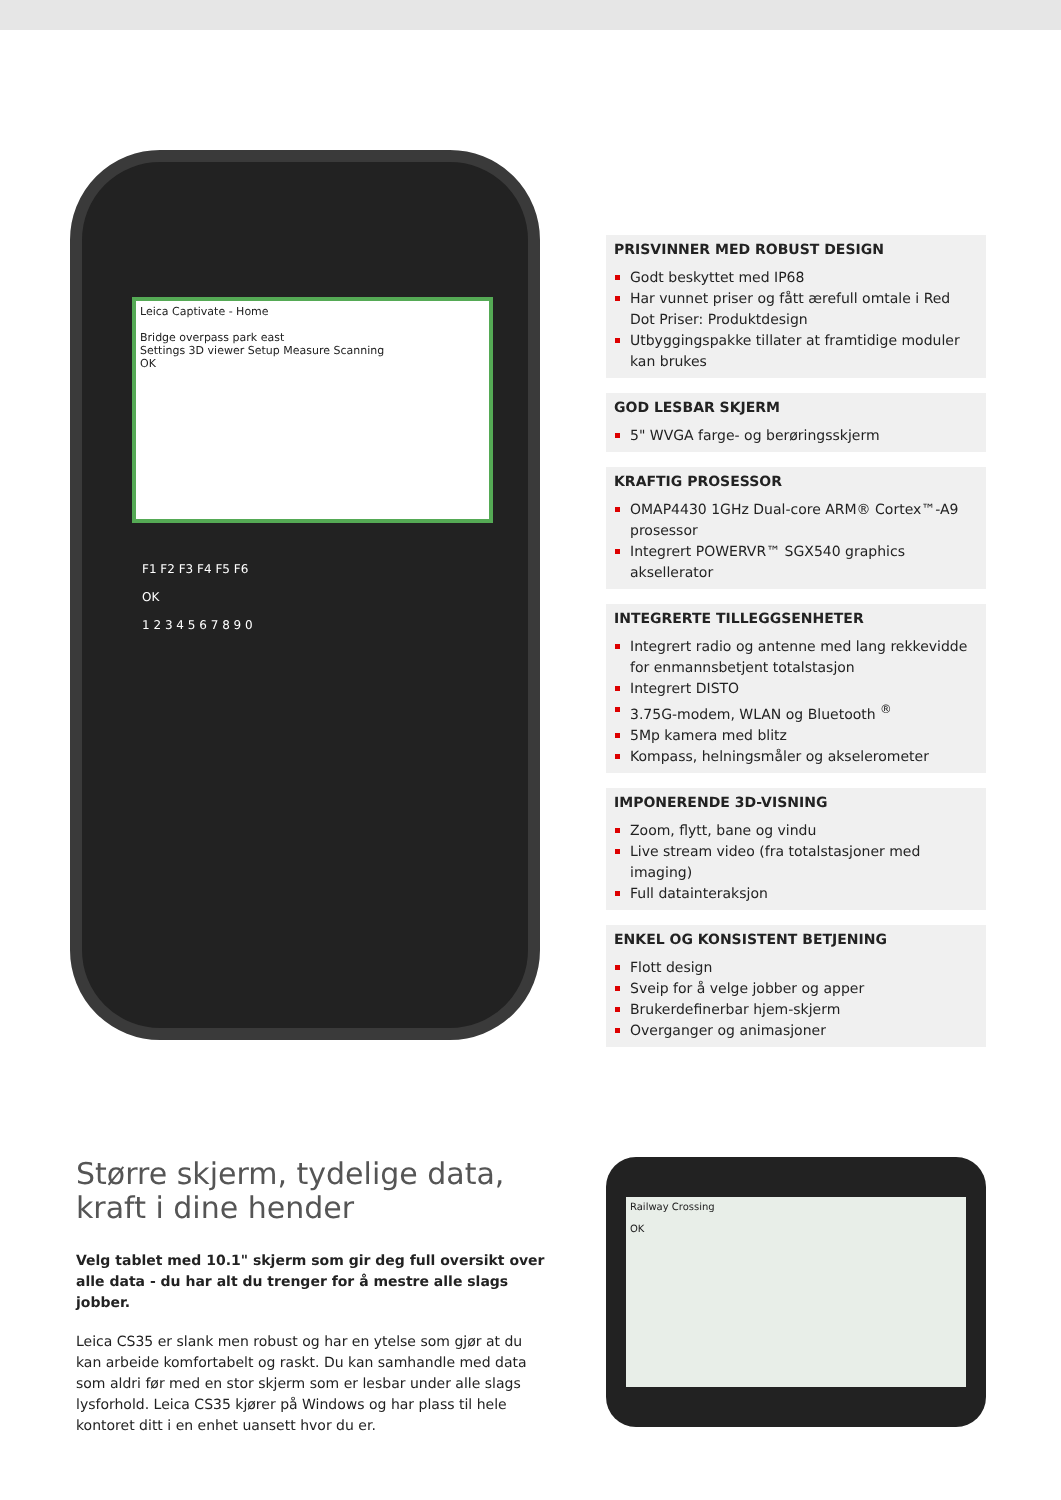Leica Captivate - Home
Bridge overpass park east
Settings 3D viewer Setup Measure Scanning
OK
F1 F2 F3 F4 F5 F6
OK
1 2 3 4 5 6 7 8 9 0
PRISVINNER MED ROBUST DESIGN
Godt beskyttet med IP68
Har vunnet priser og fått ærefull omtale i Red Dot Priser: Produktdesign
Utbyggingspakke tillater at framtidige moduler kan brukes
GOD LESBAR SKJERM
5" WVGA farge- og berøringsskjerm
KRAFTIG PROSESSOR
OMAP4430 1GHz Dual-core ARM® Cortex™-A9 prosessor
Integrert POWERVR™ SGX540 graphics aksellerator
INTEGRERTE TILLEGGSENHETER
Integrert radio og antenne med lang rekkevidde for enmannsbetjent totalstasjon
Integrert DISTO
3.75G-modem, WLAN og Bluetooth <sup>®</sup>
5Mp kamera med blitz
Kompass, helningsmåler og akselerometer
IMPONERENDE 3D-VISNING
Zoom, flytt, bane og vindu
Live stream video (fra totalstasjoner med imaging)
Full datainteraksjon
ENKEL OG KONSISTENT BETJENING
Flott design
Sveip for å velge jobber og apper
Brukerdefinerbar hjem-skjerm
Overganger og animasjoner
Større skjerm, tydelige data, kraft i dine hender
Velg tablet med 10.1" skjerm som gir deg full oversikt over alle data - du har alt du trenger for å mestre alle slags jobber.
Leica CS35 er slank men robust og har en ytelse som gjør at du kan arbeide komfortabelt og raskt. Du kan samhandle med data som aldri før med en stor skjerm som er lesbar under alle slags lysforhold. Leica CS35 kjører på Windows og har plass til hele kontoret ditt i en enhet uansett hvor du er.
Railway Crossing
OK